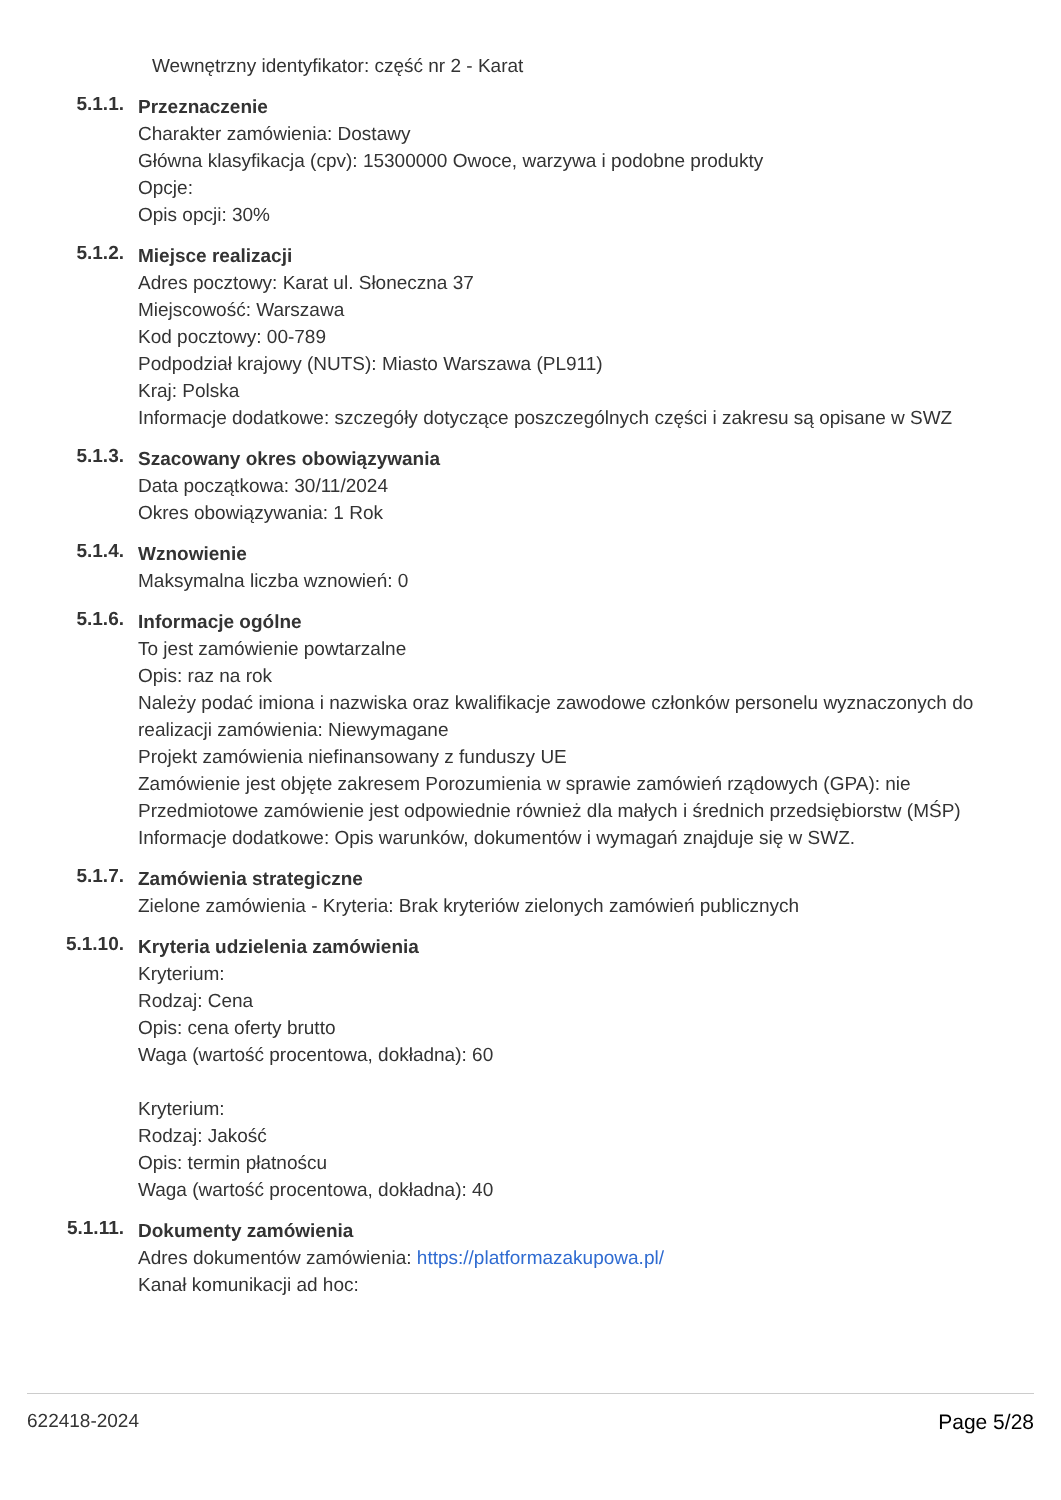Wewnętrzny identyfikator: część nr 2 - Karat
5.1.1.
Przeznaczenie
Charakter zamówienia: Dostawy
Główna klasyfikacja (cpv): 15300000 Owoce, warzywa i podobne produkty
Opcje:
Opis opcji: 30%
5.1.2.
Miejsce realizacji
Adres pocztowy: Karat ul. Słoneczna 37
Miejscowość: Warszawa
Kod pocztowy: 00-789
Podpodział krajowy (NUTS): Miasto Warszawa (PL911)
Kraj: Polska
Informacje dodatkowe: szczegóły dotyczące poszczególnych części i zakresu są opisane w SWZ
5.1.3.
Szacowany okres obowiązywania
Data początkowa: 30/11/2024
Okres obowiązywania: 1 Rok
5.1.4.
Wznowienie
Maksymalna liczba wznowień: 0
5.1.6.
Informacje ogólne
To jest zamówienie powtarzalne
Opis: raz na rok
Należy podać imiona i nazwiska oraz kwalifikacje zawodowe członków personelu wyznaczonych do realizacji zamówienia: Niewymagane
Projekt zamówienia niefinansowany z funduszy UE
Zamówienie jest objęte zakresem Porozumienia w sprawie zamówień rządowych (GPA): nie
Przedmiotowe zamówienie jest odpowiednie również dla małych i średnich przedsiębiorstw (MŚP)
Informacje dodatkowe: Opis warunków, dokumentów i wymagań znajduje się w SWZ.
5.1.7.
Zamówienia strategiczne
Zielone zamówienia - Kryteria: Brak kryteriów zielonych zamówień publicznych
5.1.10.
Kryteria udzielenia zamówienia
Kryterium:
Rodzaj: Cena
Opis: cena oferty brutto
Waga (wartość procentowa, dokładna): 60
Kryterium:
Rodzaj: Jakość
Opis: termin płatnoścu
Waga (wartość procentowa, dokładna): 40
5.1.11.
Dokumenty zamówienia
Adres dokumentów zamówienia: https://platformazakupowa.pl/
Kanał komunikacji ad hoc:
622418-2024 Page 5/28